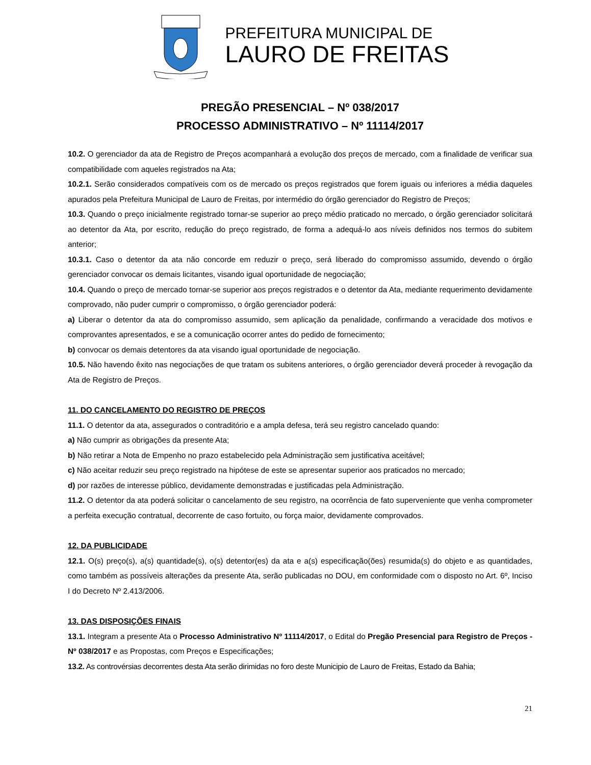PREFEITURA MUNICIPAL DE
LAURO DE FREITAS
PREGÃO PRESENCIAL – Nº 038/2017
PROCESSO ADMINISTRATIVO – Nº 11114/2017
10.2. O gerenciador da ata de Registro de Preços acompanhará a evolução dos preços de mercado, com a finalidade de verificar sua compatibilidade com aqueles registrados na Ata;
10.2.1. Serão considerados compatíveis com os de mercado os preços registrados que forem iguais ou inferiores a média daqueles apurados pela Prefeitura Municipal de Lauro de Freitas, por intermédio do órgão gerenciador do Registro de Preços;
10.3. Quando o preço inicialmente registrado tornar-se superior ao preço médio praticado no mercado, o órgão gerenciador solicitará ao detentor da Ata, por escrito, redução do preço registrado, de forma a adequá-lo aos níveis definidos nos termos do subitem anterior;
10.3.1. Caso o detentor da ata não concorde em reduzir o preço, será liberado do compromisso assumido, devendo o órgão gerenciador convocar os demais licitantes, visando igual oportunidade de negociação;
10.4. Quando o preço de mercado tornar-se superior aos preços registrados e o detentor da Ata, mediante requerimento devidamente comprovado, não puder cumprir o compromisso, o órgão gerenciador poderá:
a) Liberar o detentor da ata do compromisso assumido, sem aplicação da penalidade, confirmando a veracidade dos motivos e comprovantes apresentados, e se a comunicação ocorrer antes do pedido de fornecimento;
b) convocar os demais detentores da ata visando igual oportunidade de negociação.
10.5. Não havendo êxito nas negociações de que tratam os subitens anteriores, o órgão gerenciador deverá proceder à revogação da Ata de Registro de Preços.
11. DO CANCELAMENTO DO REGISTRO DE PREÇOS
11.1. O detentor da ata, assegurados o contraditório e a ampla defesa, terá seu registro cancelado quando:
a) Não cumprir as obrigações da presente Ata;
b) Não retirar a Nota de Empenho no prazo estabelecido pela Administração sem justificativa aceitável;
c) Não aceitar reduzir seu preço registrado na hipótese de este se apresentar superior aos praticados no mercado;
d) por razões de interesse público, devidamente demonstradas e justificadas pela Administração.
11.2. O detentor da ata poderá solicitar o cancelamento de seu registro, na ocorrência de fato superveniente que venha comprometer a perfeita execução contratual, decorrente de caso fortuito, ou força maior, devidamente comprovados.
12. DA PUBLICIDADE
12.1. O(s) preço(s), a(s) quantidade(s), o(s) detentor(es) da ata e a(s) especificação(ões) resumida(s) do objeto e as quantidades, como também as possíveis alterações da presente Ata, serão publicadas no DOU, em conformidade com o disposto no Art. 6º, Inciso I do Decreto Nº 2.413/2006.
13. DAS DISPOSIÇÕES FINAIS
13.1. Integram a presente Ata o Processo Administrativo Nº 11114/2017, o Edital do Pregão Presencial para Registro de Preços - Nº 038/2017 e as Propostas, com Preços e Especificações;
13.2. As controvérsias decorrentes desta Ata serão dirimidas no foro deste Municipio de Lauro de Freitas, Estado da Bahia;
21